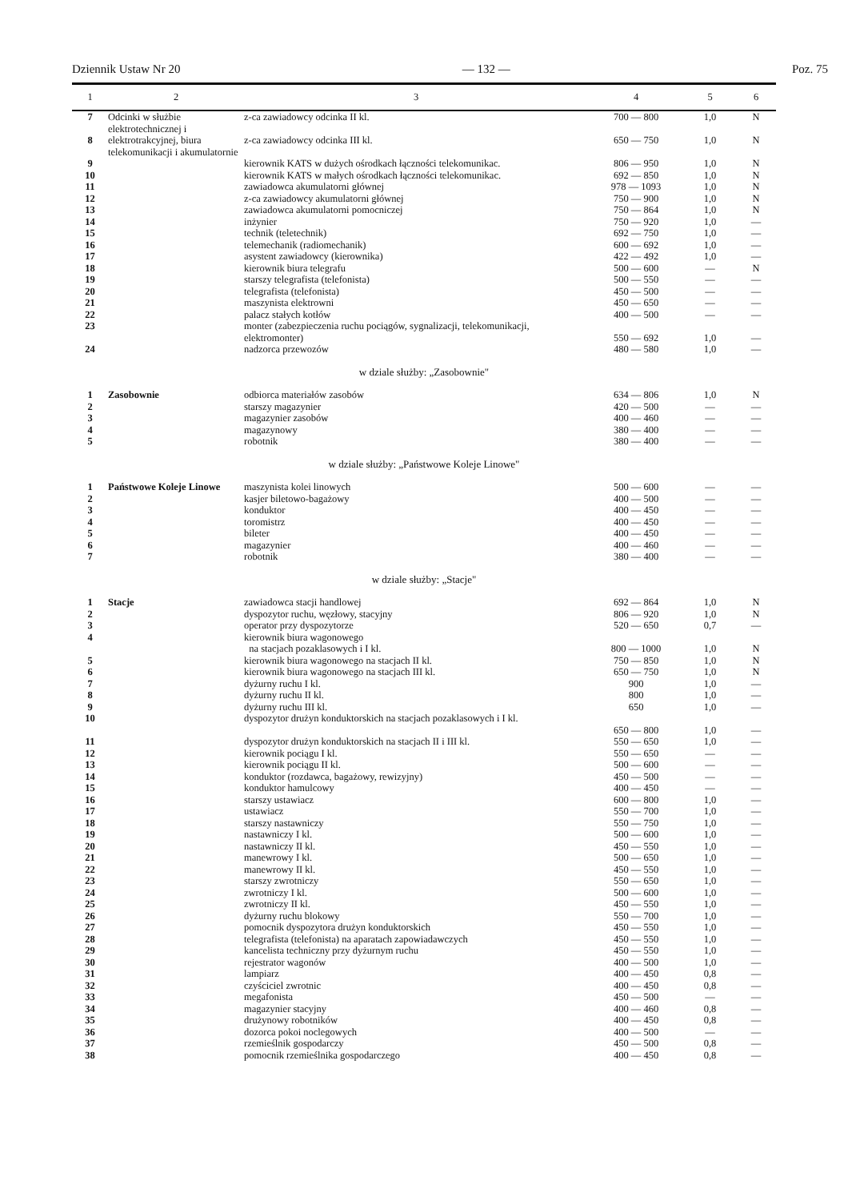Dziennik Ustaw Nr 20 — 132 — Poz. 75
| 1 | 2 | 3 | 4 | 5 | 6 |
| --- | --- | --- | --- | --- | --- |
| 7 | Odcinki w służbie elektrotechnicznej i elektrotrakcyjnej, biura telekomunikacji i akumulatornie | z-ca zawiadowcy odcinka II kl. | 700 — 800 | 1,0 | N |
| 8 | | z-ca zawiadowcy odcinka III kl. | 650 — 750 | 1,0 | N |
| 9 | | kierownik KATS w dużych ośrodkach łączności telekomunikac. | 806 — 950 | 1,0 | N |
| 10 | | kierownik KATS w małych ośrodkach łączności telekomunikac. | 692 — 850 | 1,0 | N |
| 11 | | zawiadowca akumulatorni głównej | 978 — 1093 | 1,0 | N |
| 12 | | z-ca zawiadowcy akumulatorni głównej | 750 — 900 | 1,0 | N |
| 13 | | zawiadowca akumulatorni pomocniczej | 750 — 864 | 1,0 | N |
| 14 | | inżynier | 750 — 920 | 1,0 | — |
| 15 | | technik (teletechnik) | 692 — 750 | 1,0 | — |
| 16 | | telemechanik (radiomechanik) | 600 — 692 | 1,0 | — |
| 17 | | asystent zawiadowcy (kierownika) | 422 — 492 | 1,0 | — |
| 18 | | kierownik biura telegrafu | 500 — 600 | — | N |
| 19 | | starszy telegrafista (telefonista) | 500 — 550 | — | — |
| 20 | | telegrafista (telefonista) | 450 — 500 | — | — |
| 21 | | maszynista elektrowni | 450 — 650 | — | — |
| 22 | | palacz stałych kotłów | 400 — 500 | — | — |
| 23 | | monter (zabezpieczenia ruchu pociągów, sygnalizacji, telekomunikacji, elektromonter) | 550 — 692 | 1,0 | — |
| 24 | | nadzorca przewozów | 480 — 580 | 1,0 | — |
| w dziale służby: „Zasobownie" | | | | | |
| 1 | Zasobownie | odbiorca materiałów zasobów | 634 — 806 | 1,0 | N |
| 2 | | starszy magazynier | 420 — 500 | — | — |
| 3 | | magazynier zasobów | 400 — 460 | — | — |
| 4 | | magazynowy | 380 — 400 | — | — |
| 5 | | robotnik | 380 — 400 | — | — |
| w dziale służby: „Państwowe Koleje Linowe" | | | | | |
| 1 | Państwowe Koleje Linowe | maszynista kolei linowych | 500 — 600 | — | — |
| 2 | | kasjer biletowo-bagażowy | 400 — 500 | — | — |
| 3 | | konduktor | 400 — 450 | — | — |
| 4 | | toromistrz | 400 — 450 | — | — |
| 5 | | bileter | 400 — 450 | — | — |
| 6 | | magazynier | 400 — 460 | — | — |
| 7 | | robotnik | 380 — 400 | — | — |
| w dziale służby: „Stacje" | | | | | |
| 1 | Stacje | zawiadowca stacji handlowej | 692 — 864 | 1,0 | N |
| 2 | | dyspozytor ruchu, węzłowy, stacyjny | 806 — 920 | 1,0 | N |
| 3 | | operator przy dyspozytorze | 520 — 650 | 0,7 | — |
| 4 | | kierownik biura wagonowego na stacjach pozaklasowych i I kl. | 800 — 1000 | 1,0 | N |
| 5 | | kierownik biura wagonowego na stacjach II kl. | 750 — 850 | 1,0 | N |
| 6 | | kierownik biura wagonowego na stacjach III kl. | 650 — 750 | 1,0 | N |
| 7 | | dyżurny ruchu I kl. | 900 | 1,0 | — |
| 8 | | dyżurny ruchu II kl. | 800 | 1,0 | — |
| 9 | | dyżurny ruchu III kl. | 650 | 1,0 | — |
| 10 | | dyspozytor drużyn konduktorskich na stacjach pozaklasowych i I kl. | 650 — 800 | 1,0 | — |
| 11 | | dyspozytor drużyn konduktorskich na stacjach II i III kl. | 550 — 650 | 1,0 | — |
| 12 | | kierownik pociągu I kl. | 550 — 650 | — | — |
| 13 | | kierownik pociągu II kl. | 500 — 600 | — | — |
| 14 | | konduktor (rozdawca, bagażowy, rewizyjny) | 450 — 500 | — | — |
| 15 | | konduktor hamulcowy | 400 — 450 | — | — |
| 16 | | starszy ustawiacz | 600 — 800 | 1,0 | — |
| 17 | | ustawiacz | 550 — 700 | 1,0 | — |
| 18 | | starszy nastawniczy | 550 — 750 | 1,0 | — |
| 19 | | nastawniczy I kl. | 500 — 600 | 1,0 | — |
| 20 | | nastawniczy II kl. | 450 — 550 | 1,0 | — |
| 21 | | manewrowy I kl. | 500 — 650 | 1,0 | — |
| 22 | | manewrowy II kl. | 450 — 550 | 1,0 | — |
| 23 | | starszy zwrotniczy | 550 — 650 | 1,0 | — |
| 24 | | zwrotniczy I kl. | 500 — 600 | 1,0 | — |
| 25 | | zwrotniczy II kl. | 450 — 550 | 1,0 | — |
| 26 | | dyżurny ruchu blokowy | 550 — 700 | 1,0 | — |
| 27 | | pomocnik dyspozytora drużyn konduktorskich | 450 — 550 | 1,0 | — |
| 28 | | telegrafista (telefonista) na aparatach zapowiadawczych | 450 — 550 | 1,0 | — |
| 29 | | kancelista techniczny przy dyżurnym ruchu | 450 — 550 | 1,0 | — |
| 30 | | rejestrator wagonów | 400 — 500 | 1,0 | — |
| 31 | | lampiarz | 400 — 450 | 0,8 | — |
| 32 | | czyściciel zwrotnic | 400 — 450 | 0,8 | — |
| 33 | | megafonista | 450 — 500 | — | — |
| 34 | | magazynier stacyjny | 400 — 460 | 0,8 | — |
| 35 | | drużynowy robotników | 400 — 450 | 0,8 | — |
| 36 | | dozorca pokoi noclegowych | 400 — 500 | — | — |
| 37 | | rzemieślnik gospodarczy | 450 — 500 | 0,8 | — |
| 38 | | pomocnik rzemieślnika gospodarczego | 400 — 450 | 0,8 | — |